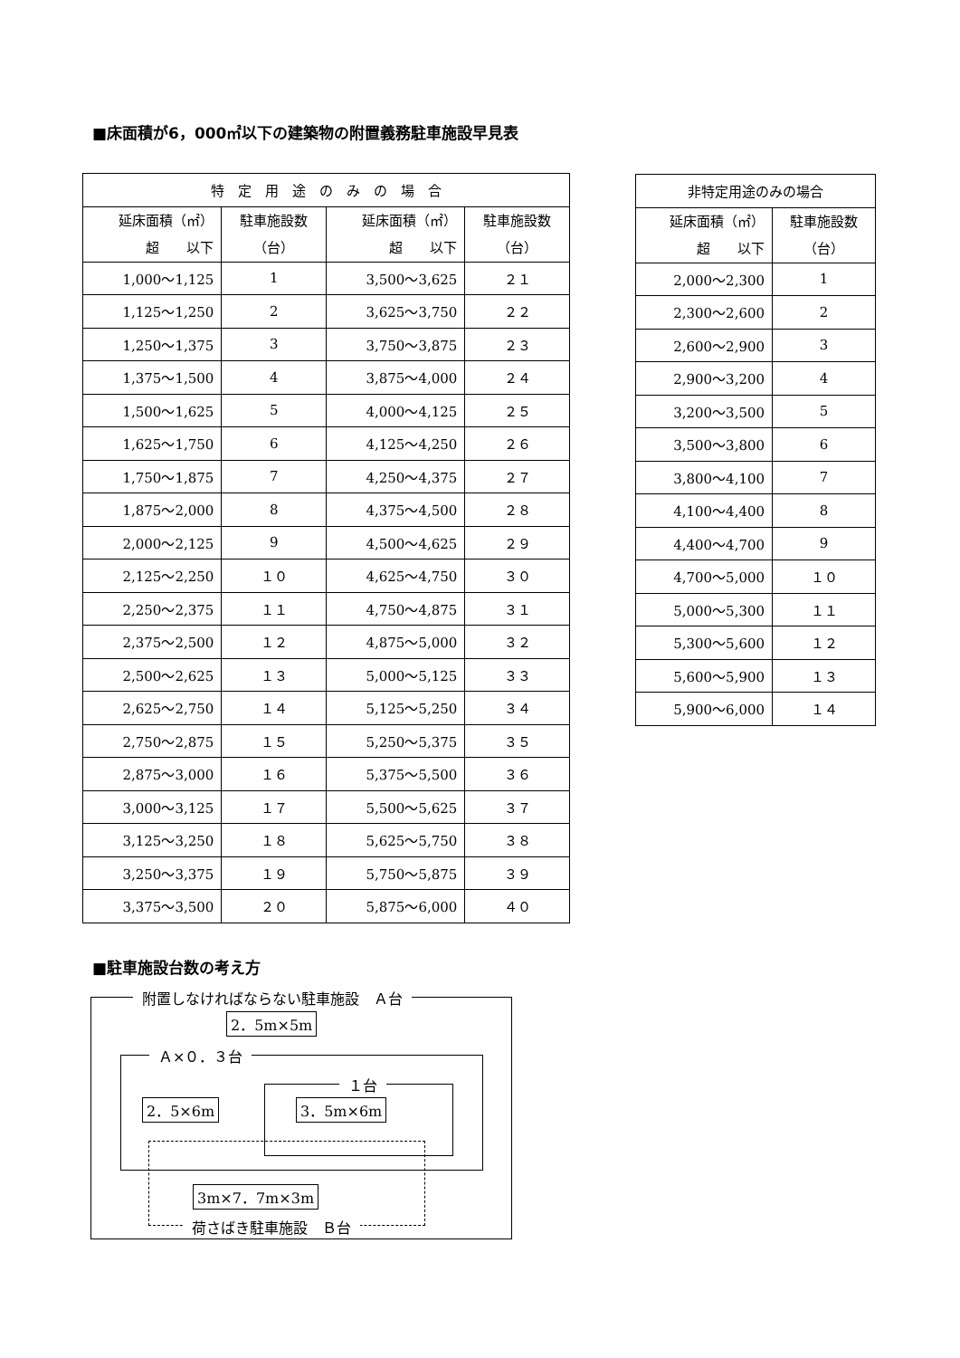■床面積が6，000㎡以下の建築物の附置義務駐車施設早見表
| 特 定 用 途 の み の 場 合 | | | |
| --- | --- | --- | --- |
| 延床面積（㎡） 超 以下 | 駐車施設数 （台） | 延床面積（㎡） 超 以下 | 駐車施設数 （台） |
| 1,000～1,125 | 1 | 3,500～3,625 | ２１ |
| 1,125～1,250 | 2 | 3,625～3,750 | ２２ |
| 1,250～1,375 | 3 | 3,750～3,875 | ２３ |
| 1,375～1,500 | 4 | 3,875～4,000 | ２４ |
| 1,500～1,625 | 5 | 4,000～4,125 | ２５ |
| 1,625～1,750 | 6 | 4,125～4,250 | ２６ |
| 1,750～1,875 | 7 | 4,250～4,375 | ２７ |
| 1,875～2,000 | 8 | 4,375～4,500 | ２８ |
| 2,000～2,125 | 9 | 4,500～4,625 | ２９ |
| 2,125～2,250 | １０ | 4,625～4,750 | ３０ |
| 2,250～2,375 | １１ | 4,750～4,875 | ３１ |
| 2,375～2,500 | １２ | 4,875～5,000 | ３２ |
| 2,500～2,625 | １３ | 5,000～5,125 | ３３ |
| 2,625～2,750 | １４ | 5,125～5,250 | ３４ |
| 2,750～2,875 | １５ | 5,250～5,375 | ３５ |
| 2,875～3,000 | １６ | 5,375～5,500 | ３６ |
| 3,000～3,125 | １７ | 5,500～5,625 | ３７ |
| 3,125～3,250 | １８ | 5,625～5,750 | ３８ |
| 3,250～3,375 | １９ | 5,750～5,875 | ３９ |
| 3,375～3,500 | ２０ | 5,875～6,000 | ４０ |
| 非特定用途のみの場合 | |
| --- | --- |
| 延床面積（㎡） 超 以下 | 駐車施設数 （台） |
| 2,000～2,300 | 1 |
| 2,300～2,600 | 2 |
| 2,600～2,900 | 3 |
| 2,900～3,200 | 4 |
| 3,200～3,500 | 5 |
| 3,500～3,800 | 6 |
| 3,800～4,100 | 7 |
| 4,100～4,400 | 8 |
| 4,400～4,700 | 9 |
| 4,700～5,000 | １０ |
| 5,000～5,300 | １１ |
| 5,300～5,600 | １２ |
| 5,600～5,900 | １３ |
| 5,900～6,000 | １４ |
■駐車施設台数の考え方
附置しなければならない駐車施設　Ａ台
2．5m×5m
Ａ×０．３台
１台
2．5×6m 3．5m×6m
3m×7．7m×3m
荷さばき駐車施設　Ｂ台